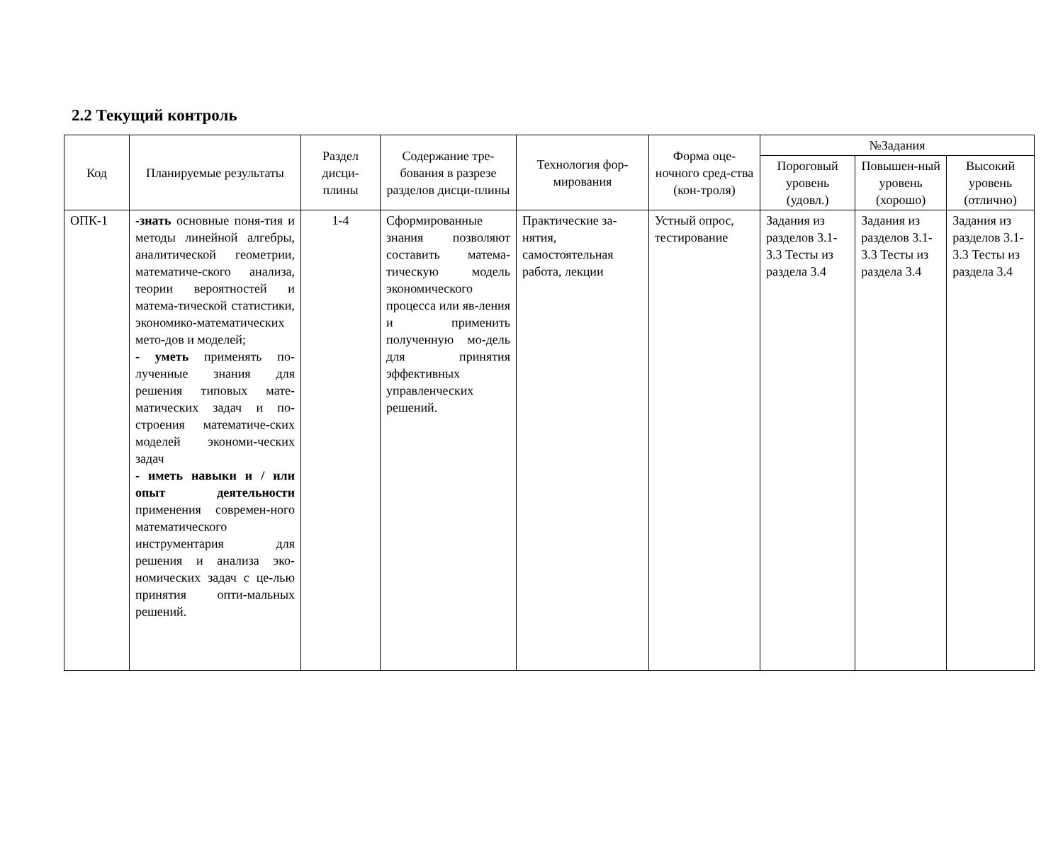2.2 Текущий контроль
| Код | Планируемые результаты | Раздел дисци-плины | Содержание тре-бования в разрезе разделов дисци-плины | Технология фор-мирования | Форма оце-ночного сред-ства (кон-троля) | №Задания | | |
| --- | --- | --- | --- | --- | --- | --- | --- | --- |
| | | | | | | Пороговый уровень (удовл.) | Повышен-ный уровень (хорошо) | Высокий уровень (отлично) |
| ОПК-1 | -знать основные поня-тия и методы линейной алгебры, аналитической геометрии, математиче-ского анализа, теории вероятностей и матема-тической статистики, экономико-математических мето-дов и моделей; - уметь применять по-лученные знания для решения типовых мате-матических задач и по-строения математиче-ских моделей экономи-ческих задач - иметь навыки и / или опыт деятельности применения современ-ного математического инструментария для решения и анализа эко-номических задач с це-лью принятия опти-мальных решений. | 1-4 | Сформированные знания позволяют составить матема-тическую модель экономического процесса или яв-ления и применить полученную мо-дель для принятия эффективных управленческих решений. | Практические за-нятия, самостоятельная работа, лекции | Устный опрос, тестирование | Задания из разделов 3.1-3.3 Тесты из раздела 3.4 | Задания из разделов 3.1-3.3 Тесты из раздела 3.4 | Задания из разделов 3.1-3.3 Тесты из раздела 3.4 |